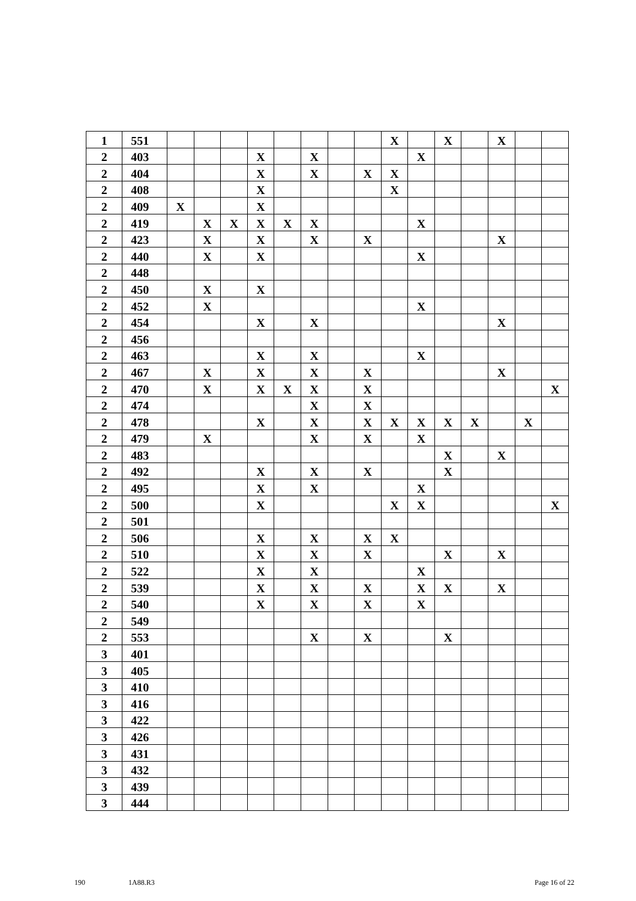| 1 | 551 | | | | | | | | | X | | X | | X | | |
| 2 | 403 | | | | X | | X | | | | X | | | | | |
| 2 | 404 | | | | X | | X | | X | X | | | | | | |
| 2 | 408 | | | | X | | | | | X | | | | | | |
| 2 | 409 | X | | | X | | | | | | | | | | | |
| 2 | 419 | | X | X | X | X | X | | | | X | | | | | |
| 2 | 423 | | X | | X | | X | | X | | | | | X | | |
| 2 | 440 | | X | | X | | | | | | X | | | | | |
| 2 | 448 | | | | | | | | | | | | | | | |
| 2 | 450 | | X | | X | | | | | | | | | | | |
| 2 | 452 | | X | | | | | | | | X | | | | | |
| 2 | 454 | | | | X | | X | | | | | | | X | | |
| 2 | 456 | | | | | | | | | | | | | | | |
| 2 | 463 | | | | X | | X | | | | X | | | | | |
| 2 | 467 | | X | | X | | X | | X | | | | | X | | |
| 2 | 470 | | X | | X | X | X | | X | | | | | | | X |
| 2 | 474 | | | | | | X | | X | | | | | | | |
| 2 | 478 | | | | X | | X | | X | X | X | X | X | | X | |
| 2 | 479 | | X | | | | X | | X | | X | | | | | |
| 2 | 483 | | | | | | | | | | | X | | X | | |
| 2 | 492 | | | | X | | X | | X | | | X | | | | |
| 2 | 495 | | | | X | | X | | | | X | | | | | |
| 2 | 500 | | | | X | | | | | X | X | | | | | X |
| 2 | 501 | | | | | | | | | | | | | | | |
| 2 | 506 | | | | X | | X | | X | X | | | | | | |
| 2 | 510 | | | | X | | X | | X | | | X | | X | | |
| 2 | 522 | | | | X | | X | | | | X | | | | | |
| 2 | 539 | | | | X | | X | | X | | X | X | | X | | |
| 2 | 540 | | | | X | | X | | X | | X | | | | | |
| 2 | 549 | | | | | | | | | | | | | | | |
| 2 | 553 | | | | | | X | | X | | | X | | | | |
| 3 | 401 | | | | | | | | | | | | | | | |
| 3 | 405 | | | | | | | | | | | | | | | |
| 3 | 410 | | | | | | | | | | | | | | | |
| 3 | 416 | | | | | | | | | | | | | | | |
| 3 | 422 | | | | | | | | | | | | | | | |
| 3 | 426 | | | | | | | | | | | | | | | |
| 3 | 431 | | | | | | | | | | | | | | | |
| 3 | 432 | | | | | | | | | | | | | | | |
| 3 | 439 | | | | | | | | | | | | | | | |
| 3 | 444 | | | | | | | | | | | | | | | |
190 1A88.R3 Page 16 of 22